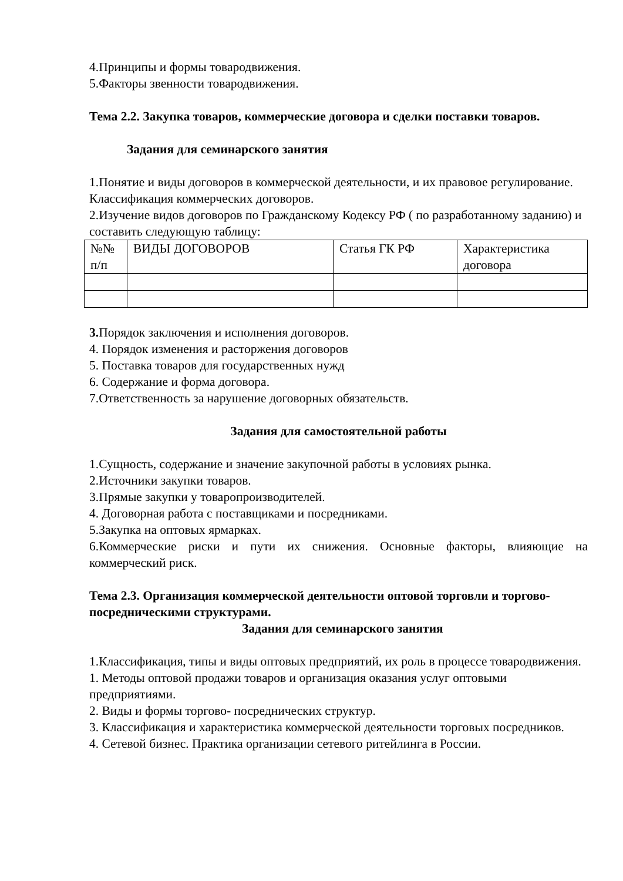4.Принципы и формы товародвижения.
5.Факторы звенности товародвижения.
Тема 2.2. Закупка товаров, коммерческие договора и сделки поставки товаров.
Задания для семинарского занятия
1.Понятие и виды договоров в коммерческой деятельности, и их правовое регулирование. Классификация коммерческих договоров.
2.Изучение видов договоров по Гражданскому Кодексу РФ ( по разработанному заданию) и составить следующую таблицу:
| №№ п/п | ВИДЫ ДОГОВОРОВ | Статья ГК РФ | Характеристика договора |
3. Порядок заключения и исполнения договоров.
4. Порядок изменения и расторжения договоров
5. Поставка товаров для государственных нужд
6. Содержание и форма договора.
7.Ответственность за нарушение договорных обязательств.
Задания для самостоятельной работы
1.Сущность, содержание и значение закупочной работы в условиях рынка.
2.Источники закупки товаров.
3.Прямые закупки у товаропроизводителей.
4. Договорная работа с поставщиками и посредниками.
5.Закупка на оптовых ярмарках.
6.Коммерческие риски и пути их снижения. Основные факторы, влияющие на коммерческий риск.
Тема 2.3. Организация коммерческой деятельности оптовой торговли и торгово-посредническими структурами.
Задания для семинарского занятия
1.Классификация, типы и виды оптовых предприятий, их роль в процессе товародвижения.
1. Методы оптовой продажи товаров и организация оказания услуг оптовыми предприятиями.
2. Виды и формы торгово- посреднических структур.
3. Классификация и характеристика коммерческой деятельности торговых посредников.
4. Сетевой бизнес. Практика организации сетевого ритейлинга в России.